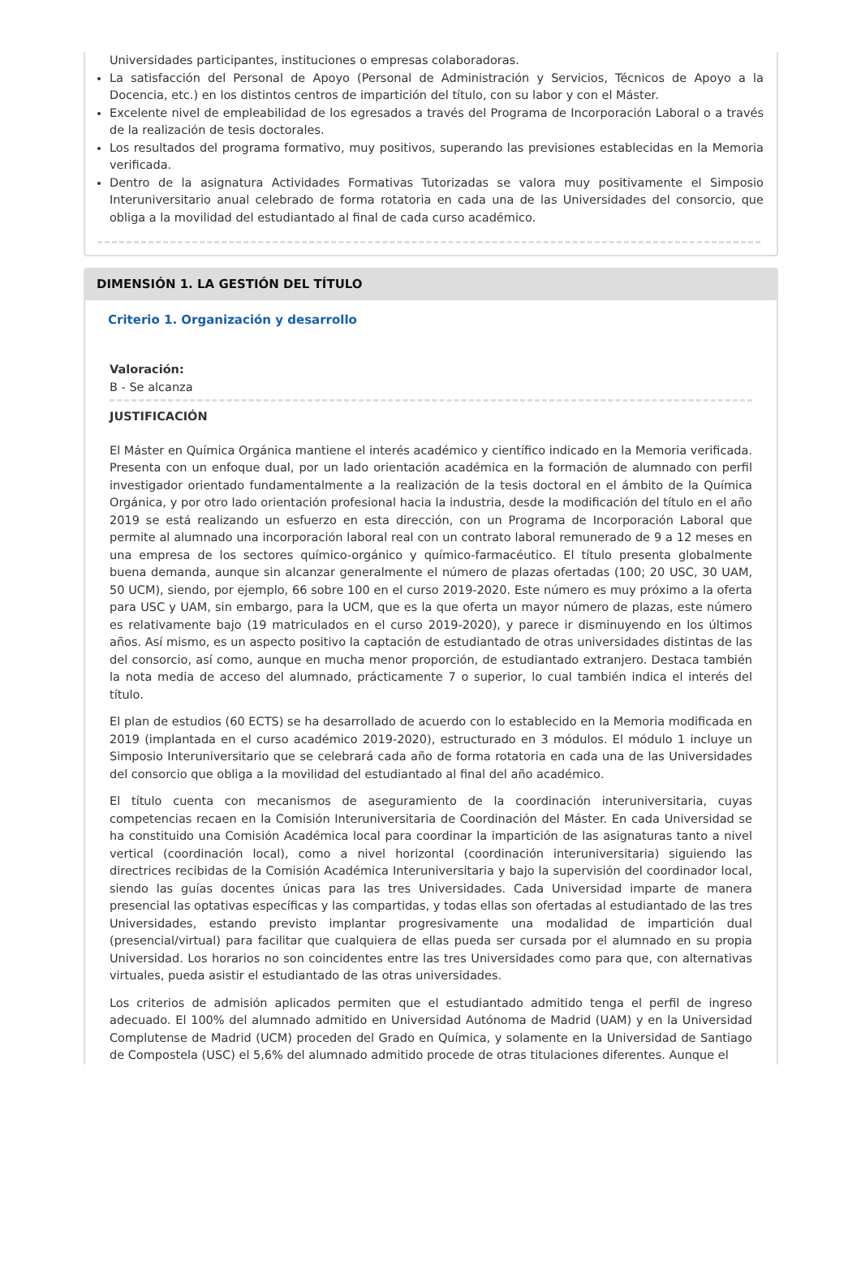Universidades participantes, instituciones o empresas colaboradoras.
La satisfacción del Personal de Apoyo (Personal de Administración y Servicios, Técnicos de Apoyo a la Docencia, etc.) en los distintos centros de impartición del título, con su labor y con el Máster.
Excelente nivel de empleabilidad de los egresados a través del Programa de Incorporación Laboral o a través de la realización de tesis doctorales.
Los resultados del programa formativo, muy positivos, superando las previsiones establecidas en la Memoria verificada.
Dentro de la asignatura Actividades Formativas Tutorizadas se valora muy positivamente el Simposio Interuniversitario anual celebrado de forma rotatoria en cada una de las Universidades del consorcio, que obliga a la movilidad del estudiantado al final de cada curso académico.
DIMENSIÓN 1. LA GESTIÓN DEL TÍTULO
Criterio 1. Organización y desarrollo
Valoración:
B - Se alcanza
JUSTIFICACIÓN
El Máster en Química Orgánica mantiene el interés académico y científico indicado en la Memoria verificada. Presenta con un enfoque dual, por un lado orientación académica en la formación de alumnado con perfil investigador orientado fundamentalmente a la realización de la tesis doctoral en el ámbito de la Química Orgánica, y por otro lado orientación profesional hacia la industria, desde la modificación del título en el año 2019 se está realizando un esfuerzo en esta dirección, con un Programa de Incorporación Laboral que permite al alumnado una incorporación laboral real con un contrato laboral remunerado de 9 a 12 meses en una empresa de los sectores químico-orgánico y químico-farmacéutico. El título presenta globalmente buena demanda, aunque sin alcanzar generalmente el número de plazas ofertadas (100; 20 USC, 30 UAM, 50 UCM), siendo, por ejemplo, 66 sobre 100 en el curso 2019-2020. Este número es muy próximo a la oferta para USC y UAM, sin embargo, para la UCM, que es la que oferta un mayor número de plazas, este número es relativamente bajo (19 matriculados en el curso 2019-2020), y parece ir disminuyendo en los últimos años. Así mismo, es un aspecto positivo la captación de estudiantado de otras universidades distintas de las del consorcio, así como, aunque en mucha menor proporción, de estudiantado extranjero. Destaca también la nota media de acceso del alumnado, prácticamente 7 o superior, lo cual también indica el interés del título.
El plan de estudios (60 ECTS) se ha desarrollado de acuerdo con lo establecido en la Memoria modificada en 2019 (implantada en el curso académico 2019-2020), estructurado en 3 módulos. El módulo 1 incluye un Simposio Interuniversitario que se celebrará cada año de forma rotatoria en cada una de las Universidades del consorcio que obliga a la movilidad del estudiantado al final del año académico.
El título cuenta con mecanismos de aseguramiento de la coordinación interuniversitaria, cuyas competencias recaen en la Comisión Interuniversitaria de Coordinación del Máster. En cada Universidad se ha constituido una Comisión Académica local para coordinar la impartición de las asignaturas tanto a nivel vertical (coordinación local), como a nivel horizontal (coordinación interuniversitaria) siguiendo las directrices recibidas de la Comisión Académica Interuniversitaria y bajo la supervisión del coordinador local, siendo las guías docentes únicas para las tres Universidades. Cada Universidad imparte de manera presencial las optativas específicas y las compartidas, y todas ellas son ofertadas al estudiantado de las tres Universidades, estando previsto implantar progresivamente una modalidad de impartición dual (presencial/virtual) para facilitar que cualquiera de ellas pueda ser cursada por el alumnado en su propia Universidad. Los horarios no son coincidentes entre las tres Universidades como para que, con alternativas virtuales, pueda asistir el estudiantado de las otras universidades.
Los criterios de admisión aplicados permiten que el estudiantado admitido tenga el perfil de ingreso adecuado. El 100% del alumnado admitido en Universidad Autónoma de Madrid (UAM) y en la Universidad Complutense de Madrid (UCM) proceden del Grado en Química, y solamente en la Universidad de Santiago de Compostela (USC) el 5,6% del alumnado admitido procede de otras titulaciones diferentes. Aunque el